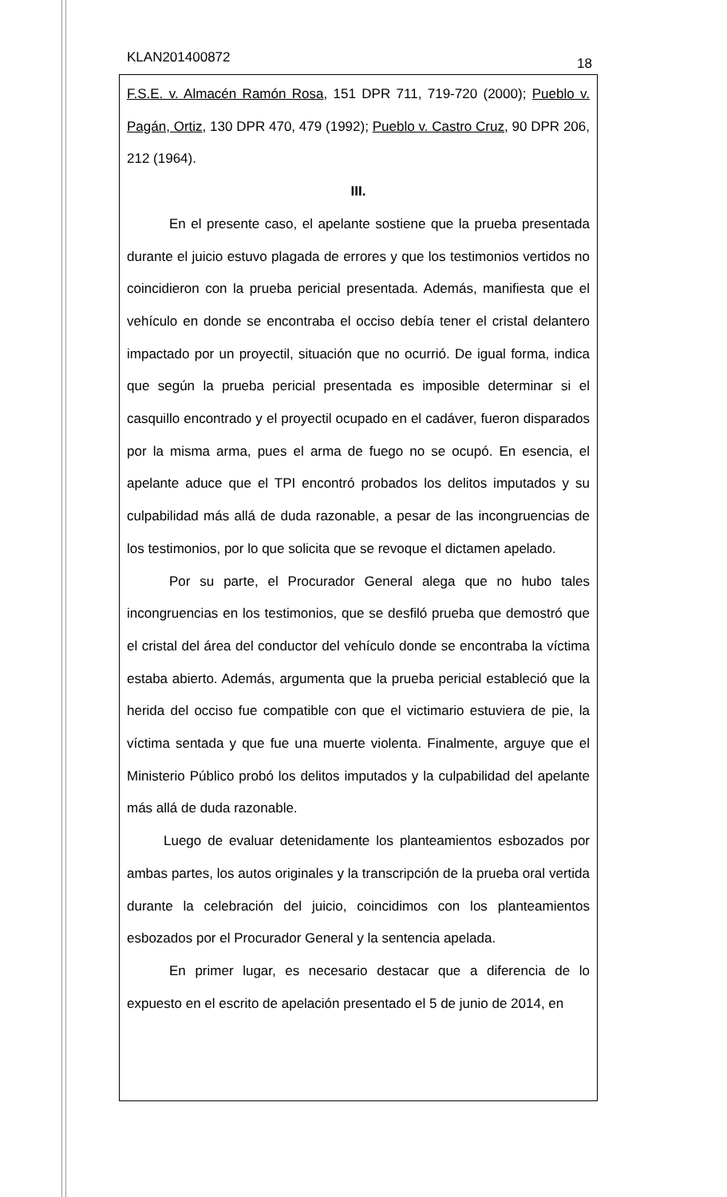KLAN201400872 18
F.S.E. v. Almacén Ramón Rosa, 151 DPR 711, 719-720 (2000); Pueblo v. Pagán, Ortiz, 130 DPR 470, 479 (1992); Pueblo v. Castro Cruz, 90 DPR 206, 212 (1964).
III.
En el presente caso, el apelante sostiene que la prueba presentada durante el juicio estuvo plagada de errores y que los testimonios vertidos no coincidieron con la prueba pericial presentada. Además, manifiesta que el vehículo en donde se encontraba el occiso debía tener el cristal delantero impactado por un proyectil, situación que no ocurrió. De igual forma, indica que según la prueba pericial presentada es imposible determinar si el casquillo encontrado y el proyectil ocupado en el cadáver, fueron disparados por la misma arma, pues el arma de fuego no se ocupó. En esencia, el apelante aduce que el TPI encontró probados los delitos imputados y su culpabilidad más allá de duda razonable, a pesar de las incongruencias de los testimonios, por lo que solicita que se revoque el dictamen apelado.
Por su parte, el Procurador General alega que no hubo tales incongruencias en los testimonios, que se desfiló prueba que demostró que el cristal del área del conductor del vehículo donde se encontraba la víctima estaba abierto. Además, argumenta que la prueba pericial estableció que la herida del occiso fue compatible con que el victimario estuviera de pie, la víctima sentada y que fue una muerte violenta. Finalmente, arguye que el Ministerio Público probó los delitos imputados y la culpabilidad del apelante más allá de duda razonable.
Luego de evaluar detenidamente los planteamientos esbozados por ambas partes, los autos originales y la transcripción de la prueba oral vertida durante la celebración del juicio, coincidimos con los planteamientos esbozados por el Procurador General y la sentencia apelada.
En primer lugar, es necesario destacar que a diferencia de lo expuesto en el escrito de apelación presentado el 5 de junio de 2014, en